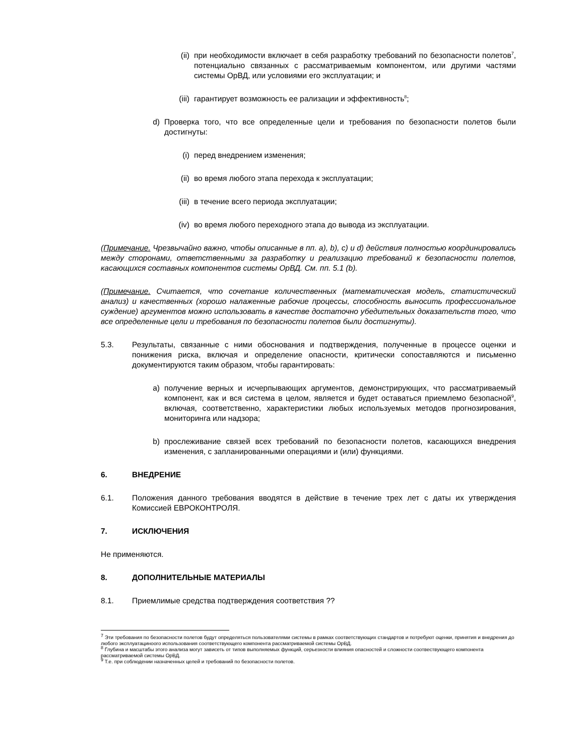(ii)
при необходимости включает в себя разработку требований по безопасности полетов<sup>7</sup>, потенциально связанных с рассматриваемым компонентом, или другими частями системы ОрВД, или условиями его эксплуатации; и
(iii)
гарантирует возможность ее рализации и эффективность<sup>8</sup>;
d) Проверка того, что все определенные цели и требования по безопасности полетов были достигнуты:
(i) перед внедрением изменения;
(ii)
во время любого этапа перехода к эксплуатации;
(iii)
в течение всего периода эксплуатации;
(iv)
во время любого переходного этапа до вывода из эксплуатации.
(Примечание. Чрезвычайно важно, чтобы описанные в пп. a), b), c) и d) действия полностью координировались между сторонами, ответственными за разработку и реализацию требований к безопасности полетов, касающихся составных компонентов системы ОрВД. См. пп. 5.1 (b).
(Примечание. Считается, что сочетание количественных (математическая модель, статистический анализ) и качественных (хорошо налаженные рабочие процессы, способность выносить профессиональное суждение) аргументов можно использовать в качестве достаточно убедительных доказательств того, что все определенные цели и требования по безопасности полетов были достигнуты).
5.3. Результаты, связанные с ними обоснования и подтверждения, полученные в процессе оценки и понижения риска, включая и определение опасности, критически сопоставляются и письменно документируются таким образом, чтобы гарантировать:
a) получение верных и исчерпывающих аргументов, демонстрирующих, что рассматриваемый компонент, как и вся система в целом, является и будет оставаться приемлемо безопасной<sup>9</sup>, включая, соответственно, характеристики любых используемых методов прогнозирования, мониторинга или надзора;
b) прослеживание связей всех требований по безопасности полетов, касающихся внедрения изменения, с запланированными операциями и (или) функциями.
6. ВНЕДРЕНИЕ
6.1. Положения данного требования вводятся в действие в течение трех лет с даты их утверждения Комиссией ЕВРОКОНТРОЛЯ.
7. ИСКЛЮЧЕНИЯ
Не применяются.
8. ДОПОЛНИТЕЛЬНЫЕ МАТЕРИАЛЫ
8.1. Приемлимые средства подтверждения соответствия ??
<sup>7</sup> Эти требования по безопасности полетов будут определяться пользователями системы в рамках соответствующих стандартов и потребуют оценки, принятия и внедрения до любого эксплуатациноого использования соответствующего компонента рассматриваемой системы ОрВД.
<sup>8</sup> Глубина и масштабы этого анализа могут зависеть от типов выполняемых функций, серьезности влияния опасностей и сложности соотвествующего компонента рассматриваемой системы ОрВД.
<sup>9</sup> Т.е. при соблюдении назначенных целей и требований по безопасности полетов.